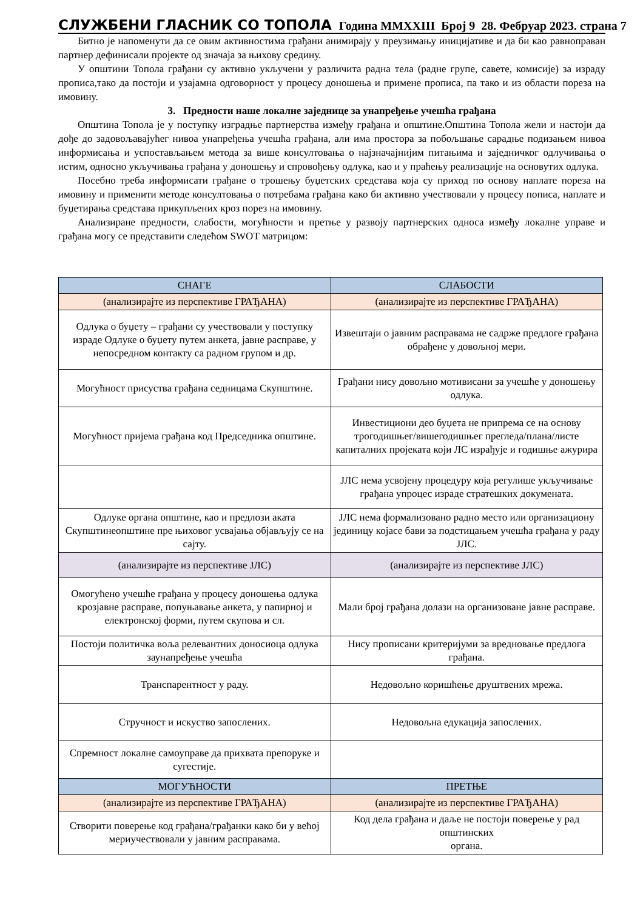СЛУЖБЕНИ ГЛАСНИК СО ТОПОЛА Година MMXXIII Број 9 28. Фебруар 2023. страна 7
Битно је напоменути да се овим активностима грађани анимирају у преузимању иницијативе и да би као равноправан партнер дефинисали пројекте од значаја за њихову средину.
У општини Топола грађани су активно укључени у различита радна тела (радне групе, савете, комисије) за израду прописа,тако да постоји и узајамна одговорност у процесу доношења и примене прописа, па тако и из области пореза на имовину.
3. Предности наше локалне заједнице за унапређење учешћа грађана
Општина Топола је у поступку изградње партнерства између грађана и општине.Општина Топола жели и настоји да дође до задовољавајућег нивоа унапређења учешћа грађана, али има простора за побољшање сарадње подизањем нивоа информисања и успостављањем метода за више консултовања о најзначајнијим питањима и заједничког одлучивања о истим, односно укључивања грађана у доношењу и спровођењу одлука, као и у праћењу реализације на основутих одлука.
Посебно треба информисати грађане о трошењу буџетских средстава која су приход по основу наплате пореза на имовину и применити методе консултовања о потребама грађана како би активно учествовали у процесу пописа, наплате и буџетирања средстава прикупљених кроз порез на имовину.
Анализиране предности, слабости, могућности и претње у развоју партнерских односа између локалне управе и грађана могу се представити следећом SWOT матрицом:
| СНАГЕ | СЛАБОСТИ |
| --- | --- |
| (анализирајте из перспективе ГРАЂАНА) | (анализирајте из перспективе ГРАЂАНА) |
| Одлука о буџету – грађани су учествовали у поступку израде Одлуке о буџету путем анкета, јавне расправе, у непосредном контакту са радном групом и др. | Извештаји о јавним расправама не садрже предлоге грађана обрађене у довољној мери. |
| Могућност присуства грађана седницама Скупштине. | Грађани нису довољно мотивисани за учешће у доношењу одлука. |
| Могућност пријема грађана код Председника општине. | Инвестициони део буџета не припрема се на основу трогодишњег/вишегодишњег прегледа/плана/листе капиталних пројеката који ЛС израђује и годишње ажурира |
| | ЈЛС нема усвојену процедуру која регулише укључивање грађана упроцес израде стратешких докумената. |
| Одлуке органа општине, као и предлози аката Скупштинеопштине пре њиховог усвајања објављују се на сајту. | ЈЛС нема формализовано радно место или организациону јединицу којасе бави за подстицањем учешћа грађана у раду ЈЛС. |
| (анализирајте из перспективе ЈЛС) | (анализирајте из перспективе ЈЛС) |
| Омогућено учешће грађана у процесу доношења одлука крозјавне расправе, попуњавање анкета, у папирној и електронској форми, путем скупова и сл. | Мали број грађана долази на организоване јавне расправе. |
| Постоји политичка воља релевантних доносиоца одлука заунапређење учешћа | Нису прописани критеријуми за вредновање предлога грађана. |
| Транспарентност у раду. | Недовољно коришћење друштвених мрежа. |
| Стручност и искуство запослених. | Недовољна едукација запослених. |
| Спремност локалне самоуправе да прихвата препоруке и сугестије. | |
| МОГУЋНОСТИ | ПРЕТЊЕ |
| (анализирајте из перспективе ГРАЂАНА) | (анализирајте из перспективе ГРАЂАНА) |
| Створити поверење код грађана/грађанки како би у већој мериучествовали у јавним расправама. | Код дела грађана и даље не постоји поверење у рад општинских органа. |